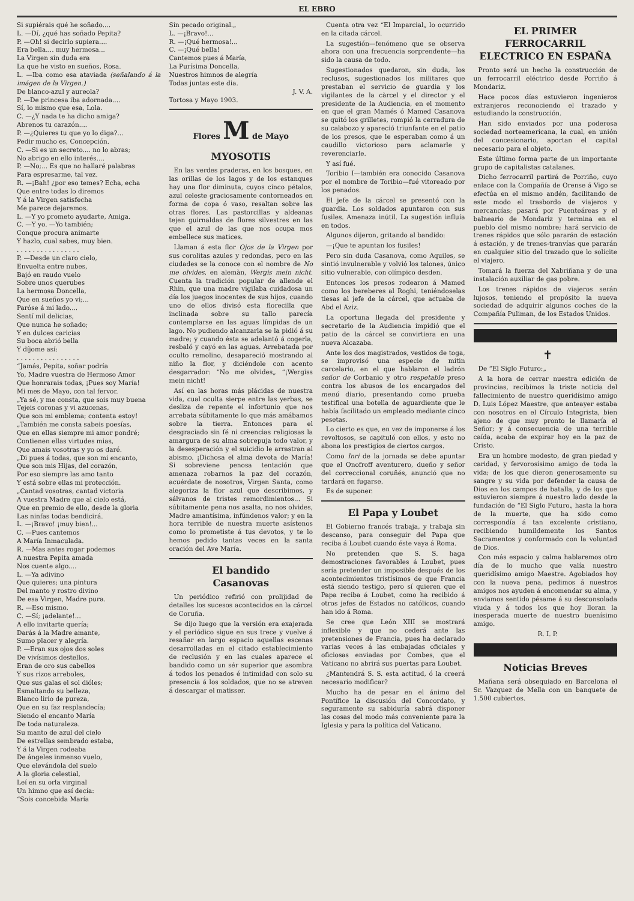EL EBRO
Si supiérais qué he soñado....
L. —Dí, ¿qué has soñado Pepita?
P. —Oh! si decirlo supiera....
Era bella.... muy hermosa...
La Virgen sin duda era
La que he visto en sueños, Rosa.
L. —Iba como esa ataviada (señalando á la imágen de la Virgen.)
De blanco-azul y aureola?
P. —De princesa iba adornada....
Sí, lo mismo que esa, Lola.
C. —¿Y nada te ha dicho amiga?
Abrenos tu carazón....
P. —¿Quieres tu que yo lo diga?...
Pedir mucho es, Concepción.
C. —Si es un secreto.... no lo abras;
No abrigo en ello interés....
P. —No;... Es que no hallaré palabras
Para espresarme, tal vez.
R. —¡Bah! ¿por eso temes? Echa, echa
Que entre todas lo diremos
Y á la Virgen satisfecha
Me parece dejaremos.
L. —Y yo prometo ayudarte, Amiga.
C. —Y yo. —Yo también;
Conque procura animarte
Y hazlo, cual sabes, muy bien.
. . . . . . . . . . . . . . . .
P. —Desde un claro cielo,
Envuelta entre nubes,
Bajó en raudo vuelo
Sobre unos querubes
La hermosa Doncella,
Que en sueños yo vi;...
Paróse á mi lado....
Sentí mil delicias,
Que nunca he soñado;
Y en dulces caricias
Su boca abrió bella
Y díjome así:
. . . . . . . . . . . . . . . .
“Jamás, Pepita, soñar podría
Yo, Madre vuestra de Hermoso Amor
Que honrarais todas, ¡Pues soy María!
Mi mes de Mayo, con tal fervor.
„Ya sé, y me consta, que sois muy buena
Tejeis coronas y vi azucenas,
Que son mi emblema; contenta estoy!
„También me consta sabeis poesías,
Que en ellas siempre mi amor pondré;
Contienen ellas virtudes mias,
Que amais vosotras y yo os daré.
„Di pues á todas, que son mi encanto,
Que son mis Hijas, del corazón,
Por eso siempre las amo tanto
Y está sobre ellas mi protección.
„Cantad vosotras, cantad victoria
A vuestra Madre que al cielo está,
Que en premio de ello, desde la gloria
Las ninfas todas bendicirá.
L. —¡Bravo! ¡muy bien!...
C. —Pues cantemos
A María Inmaculada.
R. —Mas antes rogar podemos
A nuestra Pepita amada
Nos cuente algo....
L. —Ya adivino
Que quieres; una pintura
Del manto y rostro divino
De esa Virgen, Madre pura.
R. —Eso mismo.
C. —Sí; ¡adelante!...
A ello invitarte quería;
Darás á la Madre amante,
Sumo placer y alegría.
P. —Eran sus ojos dos soles
De vivísimos destellos,
Eran de oro sus cabellos
Y sus rizos arreboles,
Que sus galas el sol dióles;
Esmaltando su belleza,
Blanco lirio de pureza,
Que en su faz resplandecía;
Siendo el encanto María
De toda naturaleza.
Su manto de azul del cielo
De estrellas sembrado estaba,
Y á la Virgen rodeaba
De ángeles inmenso vuelo,
Que elevándola del suelo
A la gloria celestial,
Leí en su orla virginal
Un himno que así decía:
“Sois concebida María
Sin pecado original.„
L. —¡Bravo!...
R. —¡Qué hermosa!...
C. —¡Qué bella!
Cantemos pues á María,
La Purísima Doncella,
Nuestros himnos de alegría
Todas juntas este dia.
J. V. A.
Tortosa y Mayo 1903.
Flores M de Mayo
MYOSOTIS
En las verdes praderas, en los bosques, en las orillas de los lagos y de los estanques hay una flor diminuta, cuyos cinco pétalos, azul celeste graciosamente contorneados en forma de copa ó vaso, resaltan sobre las otras flores. Las pastorcillas y aldeanas tejen guirnaldas de flores silvestres en las que el azul de las que nos ocupa mos embellece sus matices.
Llaman á esta flor Ojos de la Virgen por sus corolitas azules y redondas, pero en las ciudades se la conoce con el nombre de No me olvides, en alemàn, Wergis mein nicht. Cuenta la tradición popular de allende el Rhin, que una madre vigilaba cuidadosa un día los juegos inocentes de sus hijos, cuando uno de ellos divisó esta florecilla que inclinada sobre su tallo parecía contemplarse en las aguas límpidas de un lago. No pudiendo alcanzarla se la pidió á su madre; y cuando ésta se adelantó á cogerla, resbaló y cayó en las aguas. Arrebatada por oculto remolino, desapareció mostrando al niño la flor, y diciéndole con acento desgarrador: “No me olvides„ “¡Wergiss mein nicht!
Así en las horas más plácidas de nuestra vida, cual oculta sierpe entre las yerbas, se desliza de repente el infortunio que nos arrebata súbitamente lo que más amábamos sobre la tierra. Entonces para el desgraciado sin fé ni creencias religiosas la amargura de su alma sobrepuja todo valor, y la desesperación y el suicidio le arrastran al abismo. ¡Dichosa el alma devota de María! Si sobreviene penosa tentación que amenaza robarnos la paz del corazón, acuérdate de nosotros, Virgen Santa, como alegoriza la flor azul que describimos, y sálvanos de tristes remordimientos... Si súbitamente pena nos asalta, no nos olvides, Madre amantísima, infúndenos valor; y en la hora terrible de nuestra muerte asístenos como lo prometiste á tus devotos, y te lo hemos pedido tantas veces en la santa oración del Ave María.
El bandido
Casanovas
Un periódico refirió con prolijidad de detalles los sucesos acontecidos en la cárcel de Coruña.
Se dijo luego que la versión era exajerada y el periódico sigue en sus trece y vuelve á resañar en largo espacio aquellas escenas desarrolladas en el citado establecimiento de reclusión y en las cuales aparece el bandido como un sér superior que asombra á todos los penados é intimidad con solo su presencia á los soldados, que no se atreven á descargar el matisser.
Cuenta otra vez “El Imparcial„ lo ocurrido en la citada cárcel.
La sugestión—fenómeno que se observa ahora con una frecuencia sorprendente—ha sido la causa de todo.
Sugestionados quedaron, sin duda, los reclusos, sugestionados los militares que prestaban el servicio de guardia y los vigilantes de la càrcel y el director y el presidente de la Audiencia, en el momento en que el gran Mamés ó Mamed Casanova se quitó los grilletes, rompió la cerradura de su calabozo y apareció triunfante en el patio de los presos, que le esperaban como á un caudillo victorioso para aclamarle y reverenciarle.
Y así fué.
Toribio I—también era conocido Casanova por el nombre de Toribio—fué vitoreado por los penados.
El jefe de la cárcel se presentó con la guardia. Los soldados apuntaron con sus fusiles. Amenaza inútil. La sugestión influía en todos.
Algunos dijeron, gritando al bandido:
—¡Que te apuntan los fusiles!
Pero sin duda Casanova, como Aquiles, se sintió invulnerable y volvió los talones, único sitio vulnerable, con olímpico desden.
Entonces los presos rodearon á Mamed como los bereberes al Roghi, teniéndoselas tiesas al jefe de la cárcel, que actuaba de Abd el Aziz.
La oportuna llegada del presidente y secretario de la Audiencia impidió que el patio de la cárcel se convirtiera en una nueva Alcazaba.
Ante los dos magistrados, vestidos de toga, se improvisó una especie de mitin carcelario, en el que hablaron el ladrón señor de Corbanio y otro respetable preso contra los abusos de los encargados del menú diario, presentando como prueba testifical una botella de aguardiente que le había facilitado un empleado mediante cinco pesetas.
Lo cierto es que, en vez de imponerse á los revoltosos, se capituló con ellos, y esto no abona los prestigios de ciertos cargos.
Como Inri de la jornada se debe apuntar que el Onofroff aventurero, dueño y señor del correccional coruñés, anunció que no tardará en fugarse.
Es de suponer.
El Papa y Loubet
El Gobierno francés trabaja, y trabaja sin descanso, para conseguir del Papa que reciba á Loubet cuando éste vaya á Roma.
No pretenden que S. S. haga demostraciones favorables á Loubet, pues sería pretender un imposible después de los acontecimientos tristísimos de que Francia está siendo testigo, pero sí quieren que el Papa reciba á Loubet, como ha recibido á otros jefes de Estados no católicos, cuando han ido á Roma.
Se cree que León XIII se mostrará inflexible y que no cederá ante las pretensiones de Francia, pues ha declarado varias veces á las embajadas oficiales y oficiosas enviadas por Combes, que el Vaticano no abrirá sus puertas para Loubet.
¿Mantendrá S. S. esta actitud, ó la creerá necesario modificar?
Mucho ha de pesar en el ánimo del Pontífice la discusión del Concordato, y seguramente su sabiduría sabrá disponer las cosas del modo más conveniente para la Iglesia y para la política del Vaticano.
EL PRIMER FERROCARRIL
ELECTRICO EN ESPAÑA
Pronto será un hecho la construcción de un ferrocarril eléctrico desde Porriño á Mondariz.
Hace pocos días estuvieron ingenieros extranjeros reconociendo el trazado y estudiando la construcción.
Han sido enviados por una poderosa sociedad norteamericana, la cual, en unión del concesionario, aportan el capital necesario para el objeto.
Este último forma parte de un importante grupo de capitalistas catalanes.
Dicho ferrocarril partirá de Porriño, cuyo enlace con la Compañía de Orense á Vigo se efectúa en el mismo andén, facilitando de este modo el trasbordo de viajeros y mercancías; pasará por Puenteáreas y el balneario de Mondariz y termina en el pueblo del mismo nombre; hará servicio de trenes rápidos que sólo pararán de estación á estación, y de trenes-tranvías que pararán en cualquier sitio del trazado que lo solicite el viajero.
Tomará la fuerza del Xabriñana y de una instalación auxiliar de gas pobre.
Los trenes rápidos de viajeros serán lujosos, teniendo el propósito la nueva sociedad de adquirir algunos coches de la Compañía Puliman, de los Estados Unidos.
✝
De “El Siglo Futuro:„
A la hora de cerrar nuestra edición de provincias, recibimos la triste noticia del fallecimiento de nuestro queridísimo amigo D. Luis López Maestre, que anteayer estaba con nosotros en el Círculo Integrista, bien ajeno de que muy pronto le llamaría el Señor; y á consecuencia de una terrible caída, acaba de expirar hoy en la paz de Cristo.
Era un hombre modesto, de gran piedad y caridad, y fervorosísimo amigo de toda la vida; de los que dieron generosamente su sangre y su vida por defender la causa de Dios en los campos de batalla, y de los que estuvieron siempre á nuestro lado desde la fundación de “El Siglo Futuro„ hasta la hora de la muerte, que ha sido como correspondía á tan excelente cristiano, recibiendo humildemente los Santos Sacramentos y conformado con la voluntad de Dios.
Con más espacio y calma hablaremos otro día de lo mucho que valía nuestro queridísimo amigo Maestre. Agobiados hoy con la nueva pena, pedimos á nuestros amigos nos ayuden á encomendar su alma, y enviamos sentido pésame á su desconsolada viuda y á todos los que hoy lloran la inesperada muerte de nuestro buenísimo amigo.
R. I. P.
Noticias Breves
Mañana será obsequiado en Barcelona el Sr. Vazquez de Mella con un banquete de 1.500 cubiertos.